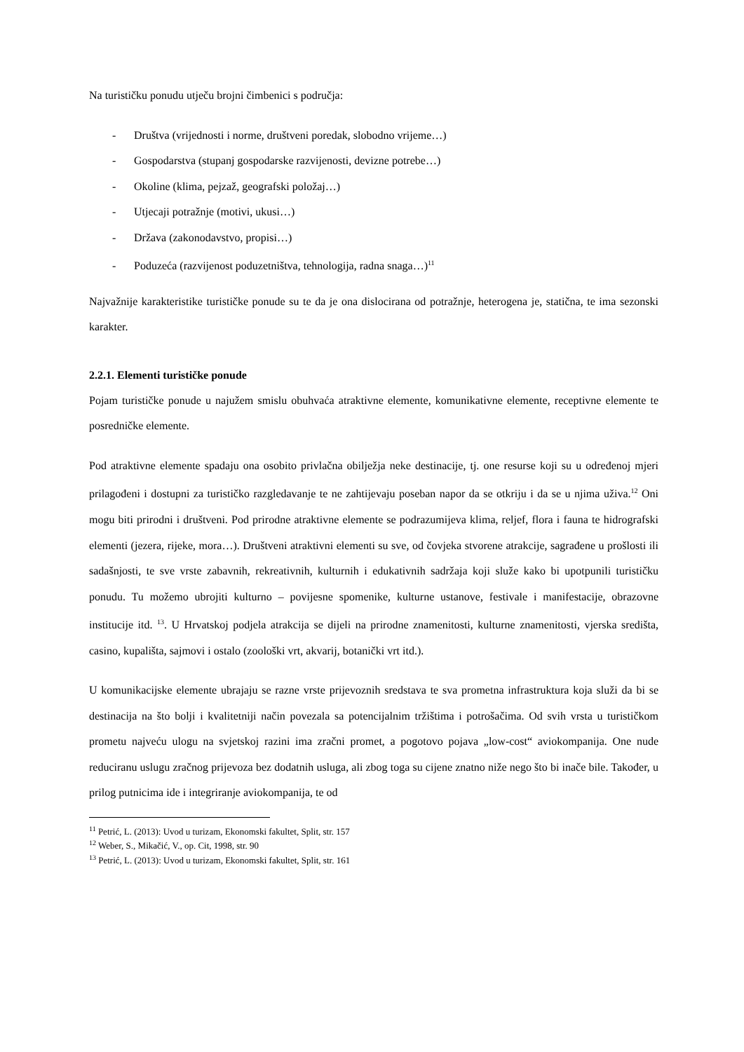Na turističku ponudu utječu brojni čimbenici s područja:
- Društva (vrijednosti i norme, društveni poredak, slobodno vrijeme…)
- Gospodarstva (stupanj gospodarske razvijenosti, devizne potrebe…)
- Okoline (klima, pejzaž, geografski položaj…)
- Utjecaji potražnje (motivi, ukusi…)
- Država (zakonodavstvo, propisi…)
- Poduzeća (razvijenost poduzetništva, tehnologija, radna snaga…)<sup>11</sup>
Najvažnije karakteristike turističke ponude su te da je ona dislocirana od potražnje, heterogena je, statična, te ima sezonski karakter.
2.2.1. Elementi turističke ponude
Pojam turističke ponude u najužem smislu obuhvaća atraktivne elemente, komunikativne elemente, receptivne elemente te posredničke elemente.
Pod atraktivne elemente spadaju ona osobito privlačna obilježja neke destinacije, tj. one resurse koji su u određenoj mjeri prilagođeni i dostupni za turističko razgledavanje te ne zahtijevaju poseban napor da se otkriju i da se u njima uživa.<sup>12</sup> Oni mogu biti prirodni i društveni. Pod prirodne atraktivne elemente se podrazumijeva klima, reljef, flora i fauna te hidrografski elementi (jezera, rijeke, mora…). Društveni atraktivni elementi su sve, od čovjeka stvorene atrakcije, sagrađene u prošlosti ili sadašnjosti, te sve vrste zabavnih, rekreativnih, kulturnih i edukativnih sadržaja koji služe kako bi upotpunili turističku ponudu. Tu možemo ubrojiti kulturno – povijesne spomenike, kulturne ustanove, festivale i manifestacije, obrazovne institucije itd. <sup>13</sup>. U Hrvatskoj podjela atrakcija se dijeli na prirodne znamenitosti, kulturne znamenitosti, vjerska središta, casino, kupališta, sajmovi i ostalo (zoološki vrt, akvarij, botanički vrt itd.).
U komunikacijske elemente ubrajaju se razne vrste prijevoznih sredstava te sva prometna infrastruktura koja služi da bi se destinacija na što bolji i kvalitetniji način povezala sa potencijalnim tržištima i potrošačima. Od svih vrsta u turističkom prometu najveću ulogu na svjetskoj razini ima zračni promet, a pogotovo pojava „low-cost“ aviokompanija. One nude reduciranu uslugu zračnog prijevoza bez dodatnih usluga, ali zbog toga su cijene znatno niže nego što bi inače bile. Također, u prilog putnicima ide i integriranje aviokompanija, te od
<sup>11</sup> Petrić, L. (2013): Uvod u turizam, Ekonomski fakultet, Split, str. 157
<sup>12</sup> Weber, S., Mikačić, V., op. Cit, 1998, str. 90
<sup>13</sup> Petrić, L. (2013): Uvod u turizam, Ekonomski fakultet, Split, str. 161